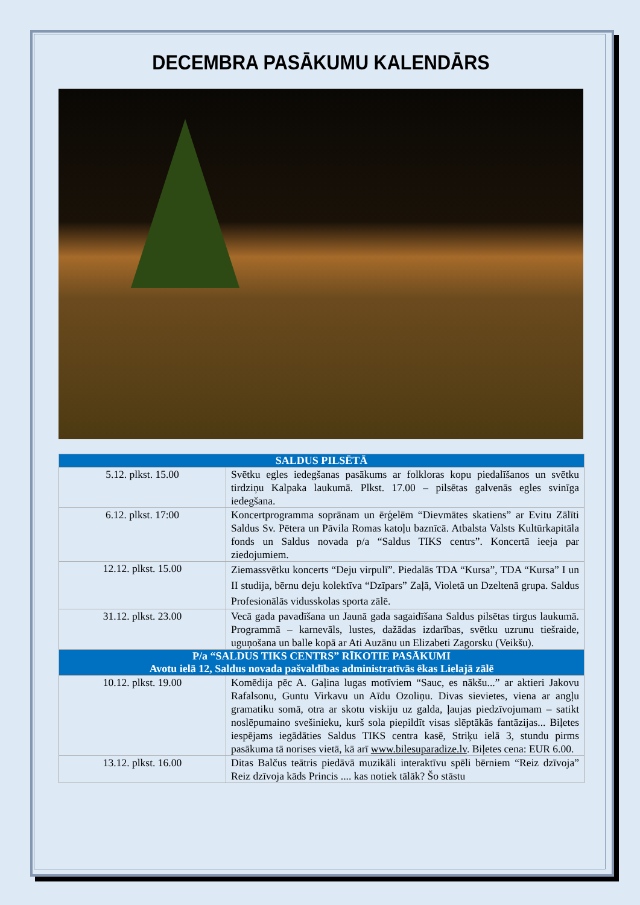DECEMBRA PASĀKUMU KALENDĀRS
| SALDUS PILSĒTĀ | |
| --- | --- |
| 5.12. plkst. 15.00 | Svētku egles iedegšanas pasākums ar folkloras kopu piedalīšanos un svētku tirdziņu Kalpaka laukumā. Plkst. 17.00 – pilsētas galvenās egles svinīga iedegšana. |
| 6.12. plkst. 17:00 | Koncertprogramma soprānam un ērģelēm “Dievmātes skatiens” ar Evitu Zālīti Saldus Sv. Pētera un Pāvila Romas katoļu baznīcā. Atbalsta Valsts Kultūrkapitāla fonds un Saldus novada p/a “Saldus TIKS centrs”. Koncertā ieeja par ziedojumiem. |
| 12.12. plkst. 15.00 | Ziemassvētku koncerts “Deju virpulī”. Piedalās TDA “Kursa”, TDA “Kursa” I un II studija, bērnu deju kolektīva “Dzīpars” Zaļā, Violetā un Dzeltenā grupa. Saldus Profesionālās vidusskolas sporta zālē. |
| 31.12. plkst. 23.00 | Vecā gada pavadīšana un Jaunā gada sagaidīšana Saldus pilsētas tirgus laukumā. Programmā – karnevāls, lustes, dažādas izdarības, svētku uzrunu tiešraide, uguņošana un balle kopā ar Ati Auzānu un Elizabeti Zagorsku (Veikšu). |
| P/a “SALDUS TIKS CENTRS” RĪKOTIE PASĀKUMI Avotu ielā 12, Saldus novada pašvaldības administratīvās ēkas Lielajā zālē | |
| 10.12. plkst. 19.00 | Komēdija pēc A. Gaļina lugas motīviem “Sauc, es nākšu...” ar aktieri Jakovu Rafalsonu, Guntu Virkavu un Aīdu Ozoliņu. Divas sievietes, viena ar angļu gramatiku somā, otra ar skotu viskiju uz galda, ļaujas piedzīvojumam – satikt noslēpumaino svešinieku, kurš sola piepildīt visas slēptākās fantāzijas... Biļetes iespējams iegādāties Saldus TIKS centra kasē, Striķu ielā 3, stundu pirms pasākuma tā norises vietā, kā arī www.bilesuparadize.lv . Biļetes cena: EUR 6.00. |
| 13.12. plkst. 16.00 | Ditas Balčus teātris piedāvā muzikāli interaktīvu spēli bērniem “Reiz dzīvoja” Reiz dzīvoja kāds Princis .... kas notiek tālāk? Šo stāstu |